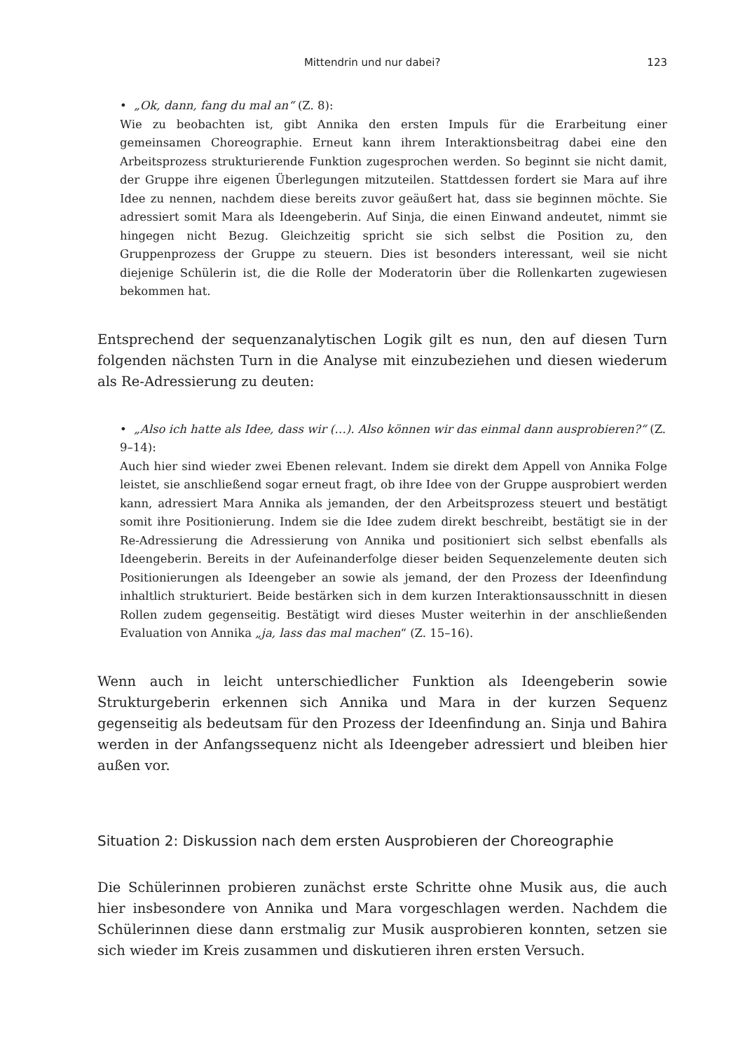Mittendrin und nur dabei? 123
• „Ok, dann, fang du mal an“ (Z. 8):
Wie zu beobachten ist, gibt Annika den ersten Impuls für die Erarbeitung einer gemeinsamen Choreographie. Erneut kann ihrem Interaktionsbeitrag dabei eine den Arbeitsprozess strukturierende Funktion zugesprochen werden. So beginnt sie nicht damit, der Gruppe ihre eigenen Überlegungen mitzuteilen. Stattdessen fordert sie Mara auf ihre Idee zu nennen, nachdem diese bereits zuvor geäußert hat, dass sie beginnen möchte. Sie adressiert somit Mara als Ideengeberin. Auf Sinja, die einen Einwand andeutet, nimmt sie hingegen nicht Bezug. Gleichzeitig spricht sie sich selbst die Position zu, den Gruppenprozess der Gruppe zu steuern. Dies ist besonders interessant, weil sie nicht diejenige Schülerin ist, die die Rolle der Moderatorin über die Rollenkarten zugewiesen bekommen hat.
Entsprechend der sequenzanalytischen Logik gilt es nun, den auf diesen Turn folgenden nächsten Turn in die Analyse mit einzubeziehen und diesen wiederum als Re-Adressierung zu deuten:
• „Also ich hatte als Idee, dass wir (…). Also können wir das einmal dann ausprobieren?“ (Z. 9–14):
Auch hier sind wieder zwei Ebenen relevant. Indem sie direkt dem Appell von Annika Folge leistet, sie anschließend sogar erneut fragt, ob ihre Idee von der Gruppe ausprobiert werden kann, adressiert Mara Annika als jemanden, der den Arbeitsprozess steuert und bestätigt somit ihre Positionierung. Indem sie die Idee zudem direkt beschreibt, bestätigt sie in der Re-Adressierung die Adressierung von Annika und positioniert sich selbst ebenfalls als Ideengeberin. Bereits in der Aufeinanderfolge dieser beiden Sequenzelemente deuten sich Positionierungen als Ideengeber an sowie als jemand, der den Prozess der Ideenfindung inhaltlich strukturiert. Beide bestärken sich in dem kurzen Interaktionsausschnitt in diesen Rollen zudem gegenseitig. Bestätigt wird dieses Muster weiterhin in der anschließenden Evaluation von Annika „ja, lass das mal machen“ (Z. 15–16).
Wenn auch in leicht unterschiedlicher Funktion als Ideengeberin sowie Strukturgeberin erkennen sich Annika und Mara in der kurzen Sequenz gegenseitig als bedeutsam für den Prozess der Ideenfindung an. Sinja und Bahira werden in der Anfangssequenz nicht als Ideengeber adressiert und bleiben hier außen vor.
Situation 2: Diskussion nach dem ersten Ausprobieren der Choreographie
Die Schülerinnen probieren zunächst erste Schritte ohne Musik aus, die auch hier insbesondere von Annika und Mara vorgeschlagen werden. Nachdem die Schülerinnen diese dann erstmalig zur Musik ausprobieren konnten, setzen sie sich wieder im Kreis zusammen und diskutieren ihren ersten Versuch.